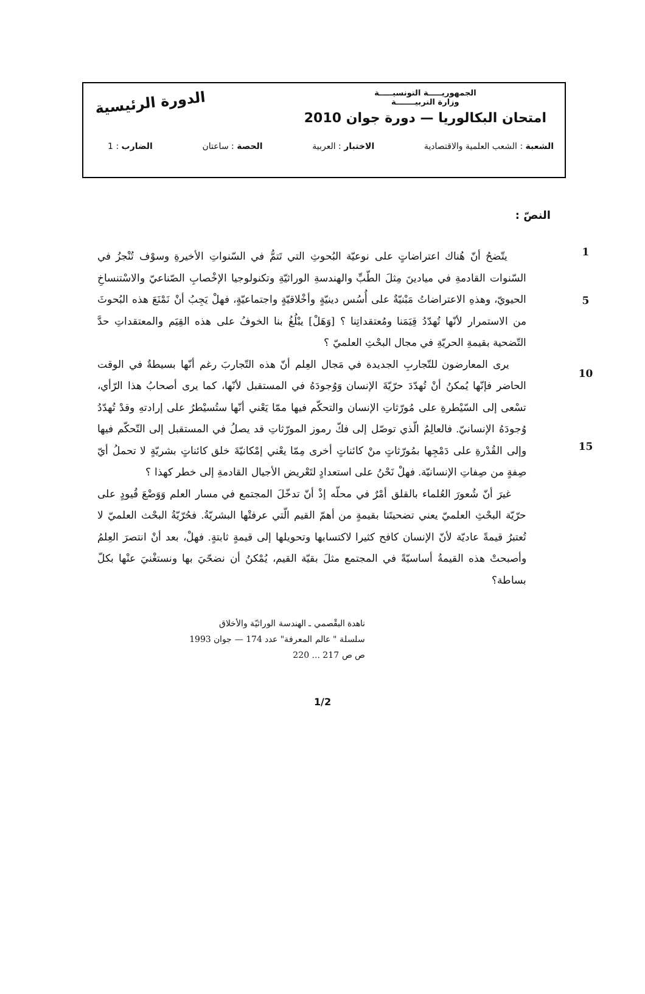الجمهوريـــــة التونسيـــــة
وزارة التربيـــــــة
امتحان البكالوريا — دورة جوان 2010
الدورة الرئيسية
الشعبة : الشعب العلمية والاقتصادية الاختبار : العربية الحصة : ساعتان الضارب : 1
النصّ :
1
5
10
15
يتّضحُ أنّ هُناك اعتراضاتٍ على نوعيّة البُحوثِ التي تَتمُّ في السّنواتِ الأخيرةِ وسوْف تُنْجزُ في السّنوات القادمةِ في ميادينَ مِثلَ الطّبِّ والهندسةِ الوراثيّةِ وتكنولوجيا الإخْصابِ الصّناعيّ والاسْتنساخِ الحيويّ، وهذهِ الاعتراضاتُ مَبْنيّةٌ على أُسُس دينيّةٍ وأخْلاقيّةٍ واجتماعيّةٍ، فهلْ يَجِبُ أنْ نَمْنَعَ هذه البُحوثَ من الاستمرار لأنّها تُهدّدُ قِيَمَنا ومُعتقداتِنا ؟ [وَهَلْ] يبْلُغُ بنا الخوفُ على هذه القِيَم والمعتقداتِ حدَّ التّضحية بقيمةِ الحريّةِ في مجال البحْثِ العلميّ ؟
يرى المعارضون للتّجاربِ الجديدة في مَجال العِلم أنّ هذه التّجاربَ رغم أنّها بسيطةٌ في الوقت الحاضر فإنّها يُمكنُ أنْ تُهدّدَ حرّيّةَ الإنسان وَوُجودَهُ في المستقبل لأنّها، كما يرى أصحابُ هذا الرّأي، تسْعى إلى السّيْطرةِ على مُورّثاتِ الإنسان والتحكّم فيها ممّا يَعْني أنّها ستُسيْطرُ على إرادتهِ وقدْ تُهدّدُ وُجودَهُ الإنسانيّ. فالعالِمُ الّذي توصّل إلى فكّ رموز المورّثاتِ قد يصلُ في المستقبل إلى التّحكّم فيها وإلى القُدْرةِ على دَمْجِها بمُورّثاتٍ منْ كائناتٍ أخرى مِمّا يعْني إمْكانيّةَ خلق كائناتٍ بشريّةٍ لا تحملُ أيّ صِفةٍ من صِفاتِ الإنسانيّة. فهلْ نَحْنُ على استعدادٍ لتَعْريض الأجيال القادمةِ إلى خطر كهذا ؟
غيرَ أنّ شُعورَ العُلماء بالقلق أمْرٌ في محلّه إذْ أنّ تدخّلَ المجتمع في مسار العلم وَوَضْعَ قُيودٍ على حرّيّة البحْثِ العلميّ يعني تضحيتَنا بقيمةٍ من أهمّ القيم الّتي عرفتْها البشريّةُ. فحُرّيّةُ البحْث العلميّ لا تُعتبرُ قيمةً عاديّة لأنّ الإنسان كافح كثيرا لاكتسابها وتحويلها إلى قيمةٍ ثابتةٍ. فهلْ، بعد أنْ انتصرَ العِلمُ وأصبحتْ هذه القيمةُ أساسيّةً في المجتمع مثلَ بقيّة القيم، يُمْكنُ أن نضحّيَ بها ونستغْنيَ عنْها بكلّ بساطة؟
ناهدة البقْصمي ـ الهندسة الوراثيّة والأخلاق
سلسلة " عالم المعرفة" عدد 174 — جوان 1993
ص ص 217 ... 220
1/2